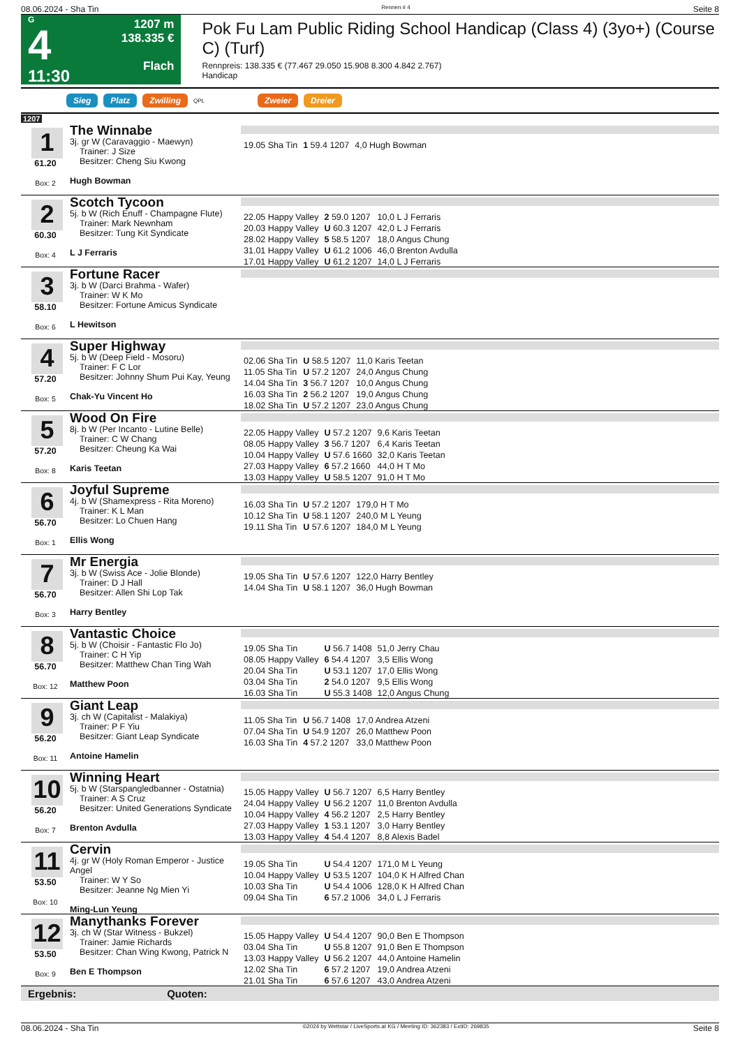08.06.2024 - Sha Tin Rennen # 4 Seite 8
G
4
11:30
1207 m
138.335 €
Flach
Pok Fu Lam Public Riding School Handicap (Class 4) (3yo+) (Course C) (Turf)
Rennpreis: 138.335 € (77.467 29.050 15.908 8.300 4.842 2.767)
Handicap
Sieg Platz Zwilling QPL Zweier Dreier
1207
1
61.20
Box: 2
The Winnabe
3j. gr W (Caravaggio - Maewyn)
Trainer: J Size
Besitzer: Cheng Siu Kwong
Hugh Bowman
| 19.05 Sha Tin | 1 59.4 1207 | 4,0 Hugh Bowman |
2
60.30
Box: 4
Scotch Tycoon
5j. b W (Rich Enuff - Champagne Flute)
Trainer: Mark Newnham
Besitzer: Tung Kit Syndicate
L J Ferraris
| 22.05 Happy Valley | 2 59.0 1207 | 10,0 L J Ferraris |
| 20.03 Happy Valley | U 60.3 1207 | 42,0 L J Ferraris |
| 28.02 Happy Valley | 5 58.5 1207 | 18,0 Angus Chung |
| 31.01 Happy Valley | U 61.2 1006 | 46,0 Brenton Avdulla |
| 17.01 Happy Valley | U 61.2 1207 | 14,0 L J Ferraris |
3
58.10
Box: 6
Fortune Racer
3j. b W (Darci Brahma - Wafer)
Trainer: W K Mo
Besitzer: Fortune Amicus Syndicate
L Hewitson
4
57.20
Box: 5
Super Highway
5j. b W (Deep Field - Mosoru)
Trainer: F C Lor
Besitzer: Johnny Shum Pui Kay, Yeung
Chak-Yu Vincent Ho
| 02.06 Sha Tin | U 58.5 1207 | 11,0 Karis Teetan |
| 11.05 Sha Tin | U 57.2 1207 | 24,0 Angus Chung |
| 14.04 Sha Tin | 3 56.7 1207 | 10,0 Angus Chung |
| 16.03 Sha Tin | 2 56.2 1207 | 19,0 Angus Chung |
| 18.02 Sha Tin | U 57.2 1207 | 23,0 Angus Chung |
5
57.20
Box: 8
Wood On Fire
8j. b W (Per Incanto - Lutine Belle)
Trainer: C W Chang
Besitzer: Cheung Ka Wai
Karis Teetan
| 22.05 Happy Valley | U 57.2 1207 | 9,6 Karis Teetan |
| 08.05 Happy Valley | 3 56.7 1207 | 6,4 Karis Teetan |
| 10.04 Happy Valley | U 57.6 1660 | 32,0 Karis Teetan |
| 27.03 Happy Valley | 6 57.2 1660 | 44,0 H T Mo |
| 13.03 Happy Valley | U 58.5 1207 | 91,0 H T Mo |
6
56.70
Box: 1
Joyful Supreme
4j. b W (Shamexpress - Rita Moreno)
Trainer: K L Man
Besitzer: Lo Chuen Hang
Ellis Wong
| 16.03 Sha Tin | U 57.2 1207 | 179,0 H T Mo |
| 10.12 Sha Tin | U 58.1 1207 | 240,0 M L Yeung |
| 19.11 Sha Tin | U 57.6 1207 | 184,0 M L Yeung |
7
56.70
Box: 3
Mr Energia
3j. b W (Swiss Ace - Jolie Blonde)
Trainer: D J Hall
Besitzer: Allen Shi Lop Tak
Harry Bentley
| 19.05 Sha Tin | U 57.6 1207 | 122,0 Harry Bentley |
| 14.04 Sha Tin | U 58.1 1207 | 36,0 Hugh Bowman |
8
56.70
Box: 12
Vantastic Choice
5j. b W (Choisir - Fantastic Flo Jo)
Trainer: C H Yip
Besitzer: Matthew Chan Ting Wah
Matthew Poon
| 19.05 Sha Tin | U 56.7 1408 | 51,0 Jerry Chau |
| 08.05 Happy Valley | 6 54.4 1207 | 3,5 Ellis Wong |
| 20.04 Sha Tin | U 53.1 1207 | 17,0 Ellis Wong |
| 03.04 Sha Tin | 2 54.0 1207 | 9,5 Ellis Wong |
| 16.03 Sha Tin | U 55.3 1408 | 12,0 Angus Chung |
9
56.20
Box: 11
Giant Leap
3j. ch W (Capitalist - Malakiya)
Trainer: P F Yiu
Besitzer: Giant Leap Syndicate
Antoine Hamelin
| 11.05 Sha Tin | U 56.7 1408 | 17,0 Andrea Atzeni |
| 07.04 Sha Tin | U 54.9 1207 | 26,0 Matthew Poon |
| 16.03 Sha Tin | 4 57.2 1207 | 33,0 Matthew Poon |
10
56.20
Box: 7
Winning Heart
5j. b W (Starspangledbanner - Ostatnia)
Trainer: A S Cruz
Besitzer: United Generations Syndicate
Brenton Avdulla
| 15.05 Happy Valley | U 56.7 1207 | 6,5 Harry Bentley |
| 24.04 Happy Valley | U 56.2 1207 | 11,0 Brenton Avdulla |
| 10.04 Happy Valley | 4 56.2 1207 | 2,5 Harry Bentley |
| 27.03 Happy Valley | 1 53.1 1207 | 3,0 Harry Bentley |
| 13.03 Happy Valley | 4 54.4 1207 | 8,8 Alexis Badel |
11
53.50
Box: 10
Cervin
4j. gr W (Holy Roman Emperor - Justice Angel
Trainer: W Y So
Besitzer: Jeanne Ng Mien Yi
Ming-Lun Yeung
| 19.05 Sha Tin | U 54.4 1207 | 171,0 M L Yeung |
| 10.04 Happy Valley | U 53.5 1207 | 104,0 K H Alfred Chan |
| 10.03 Sha Tin | U 54.4 1006 | 128,0 K H Alfred Chan |
| 09.04 Sha Tin | 6 57.2 1006 | 34,0 L J Ferraris |
12
53.50
Box: 9
Manythanks Forever
3j. ch W (Star Witness - Bukzel)
Trainer: Jamie Richards
Besitzer: Chan Wing Kwong, Patrick N
Ben E Thompson
| 15.05 Happy Valley | U 54.4 1207 | 90,0 Ben E Thompson |
| 03.04 Sha Tin | U 55.8 1207 | 91,0 Ben E Thompson |
| 13.03 Happy Valley | U 56.2 1207 | 44,0 Antoine Hamelin |
| 12.02 Sha Tin | 6 57.2 1207 | 19,0 Andrea Atzeni |
| 21.01 Sha Tin | 6 57.6 1207 | 43,0 Andrea Atzeni |
Ergebnis: Quoten:
08.06.2024 - Sha Tin ©2024 by Wettstar / LiveSports.at KG / Meeting ID: 362383 / ExtID: 269835 Seite 8